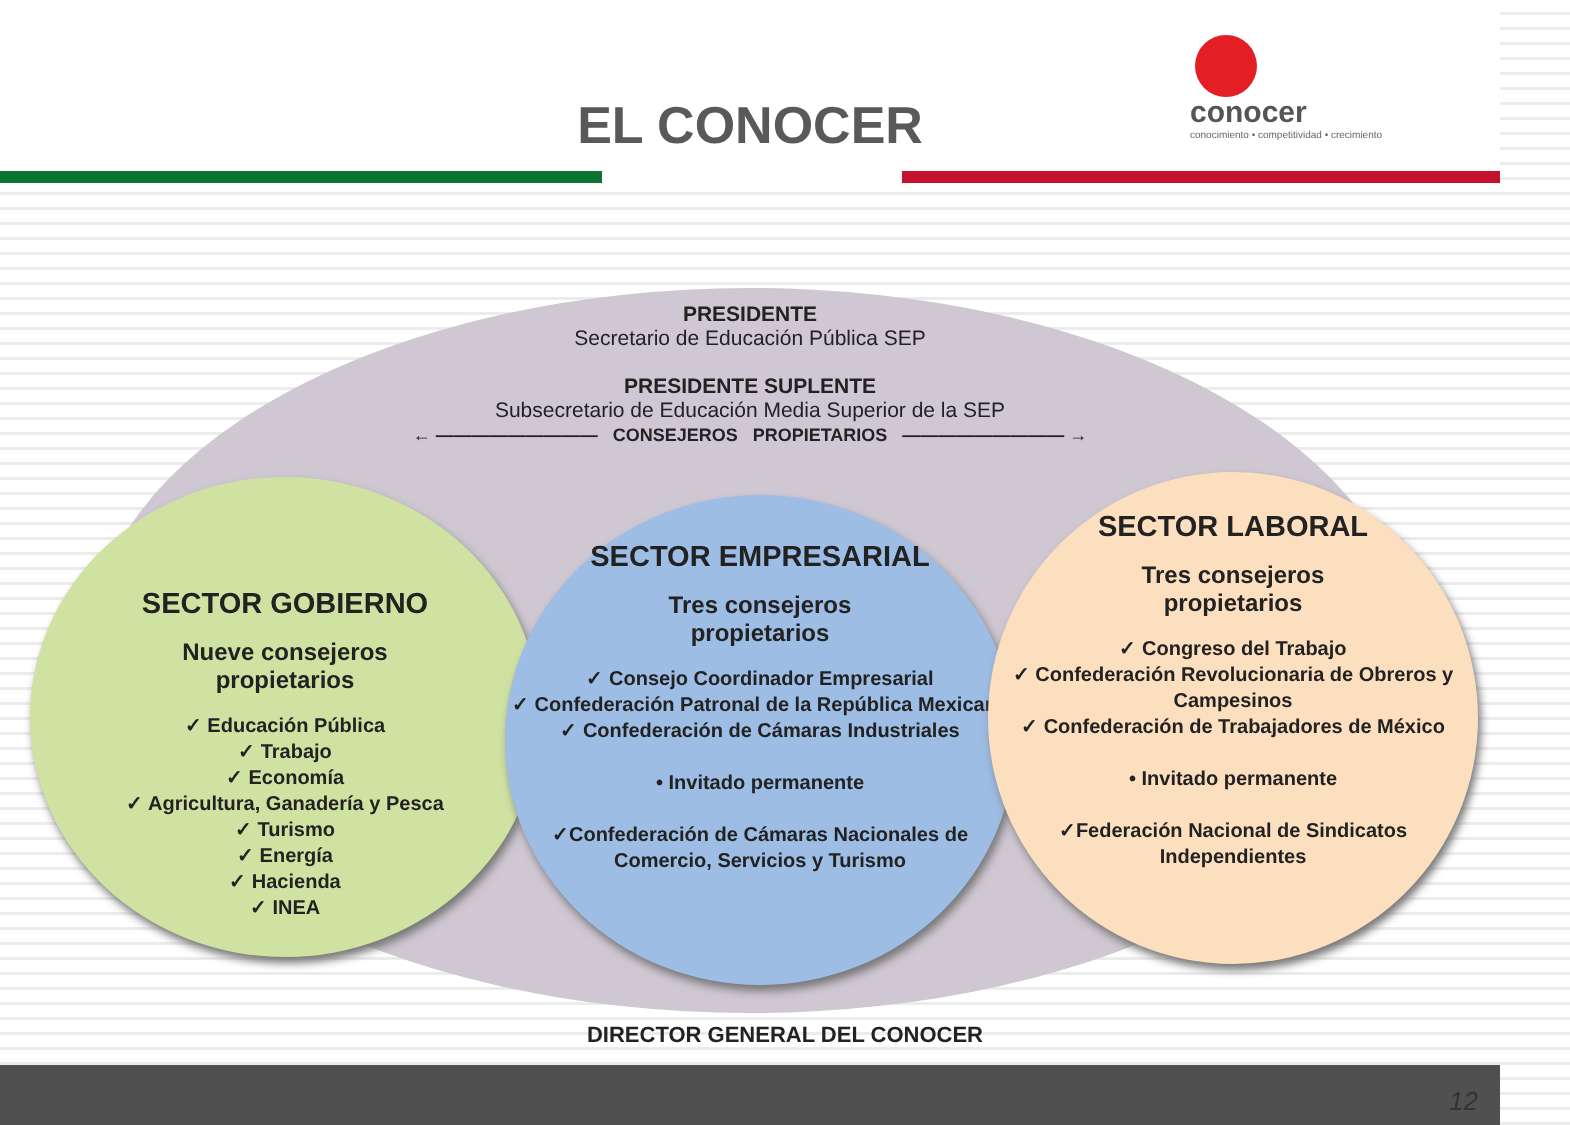EL CONOCER
conocer
conocimiento • competitividad • crecimiento
PRESIDENTE
Secretario de Educación Pública SEP
PRESIDENTE SUPLENTE
Subsecretario de Educación Media Superior de la SEP
← ————————— CONSEJEROS PROPIETARIOS ————————— →
SECTOR GOBIERNO
Nueve consejeros
propietarios
✓ Educación Pública
✓ Trabajo
✓ Economía
✓ Agricultura, Ganadería y Pesca
✓ Turismo
✓ Energía
✓ Hacienda
✓ INEA
SECTOR EMPRESARIAL
Tres consejeros
propietarios
✓ Consejo Coordinador Empresarial
✓ Confederación Patronal de la República Mexicana
✓ Confederación de Cámaras Industriales
• Invitado permanente
✓Confederación de Cámaras Nacionales de Comercio, Servicios y Turismo
SECTOR LABORAL
Tres consejeros
propietarios
✓ Congreso del Trabajo
✓ Confederación Revolucionaria de Obreros y Campesinos
✓ Confederación de Trabajadores de México
• Invitado permanente
✓Federación Nacional de Sindicatos Independientes
DIRECTOR GENERAL DEL CONOCER
12